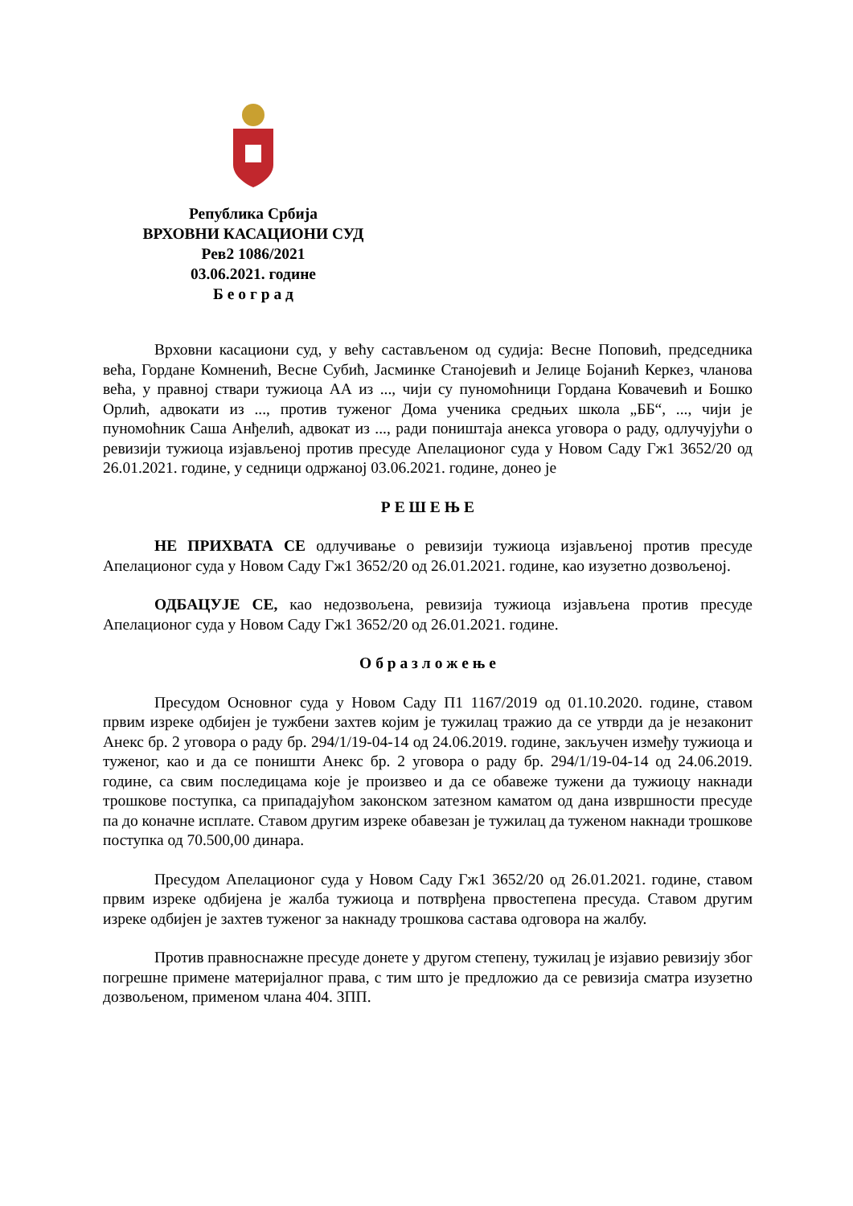Република Србија
ВРХОВНИ КАСАЦИОНИ СУД
Рев2 1086/2021
03.06.2021. године
Б е о г р а д
Врховни касациони суд, у већу састављеном од судија: Весне Поповић, председника већа, Гордане Комненић, Весне Субић, Јасминке Станојевић и Јелице Бојанић Керкез, чланова већа, у правној ствари тужиоца АА из ..., чији су пуномоћници Гордана Ковачевић и Бошко Орлић, адвокати из ..., против туженог Дома ученика средњих школа „ББ“, ..., чији је пуномоћник Саша Анђелић, адвокат из ..., ради поништаја анекса уговора о раду, одлучујући о ревизији тужиоца изјављеној против пресуде Апелационог суда у Новом Саду Гж1 3652/20 од 26.01.2021. године, у седници одржаној 03.06.2021. године, донео је
Р Е Ш Е Њ Е
НЕ ПРИХВАТА СЕ одлучивање о ревизији тужиоца изјављеној против пресуде Апелационог суда у Новом Саду Гж1 3652/20 од 26.01.2021. године, као изузетно дозвољеној.
ОДБАЦУЈЕ СЕ, као недозвољена, ревизија тужиоца изјављена против пресуде Апелационог суда у Новом Саду Гж1 3652/20 од 26.01.2021. године.
О б р а з л о ж е њ е
Пресудом Основног суда у Новом Саду П1 1167/2019 од 01.10.2020. године, ставом првим изреке одбијен је тужбени захтев којим је тужилац тражио да се утврди да је незаконит Анекс бр. 2 уговора о раду бр. 294/1/19-04-14 од 24.06.2019. године, закључен између тужиоца и туженог, као и да се поништи Анекс бр. 2 уговора о раду бр. 294/1/19-04-14 од 24.06.2019. године, са свим последицама које је произвео и да се обавеже тужени да тужиоцу накнади трошкове поступка, са припадајућом законском затезном каматом од дана извршности пресуде па до коначне исплате. Ставом другим изреке обавезан је тужилац да туженом накнади трошкове поступка од 70.500,00 динара.
Пресудом Апелационог суда у Новом Саду Гж1 3652/20 од 26.01.2021. године, ставом првим изреке одбијена је жалба тужиоца и потврђена првостепена пресуда. Ставом другим изреке одбијен је захтев туженог за накнаду трошкова састава одговора на жалбу.
Против правноснажне пресуде донете у другом степену, тужилац је изјавио ревизију због погрешне примене материјалног права, с тим што је предложио да се ревизија сматра изузетно дозвољеном, применом члана 404. ЗПП.